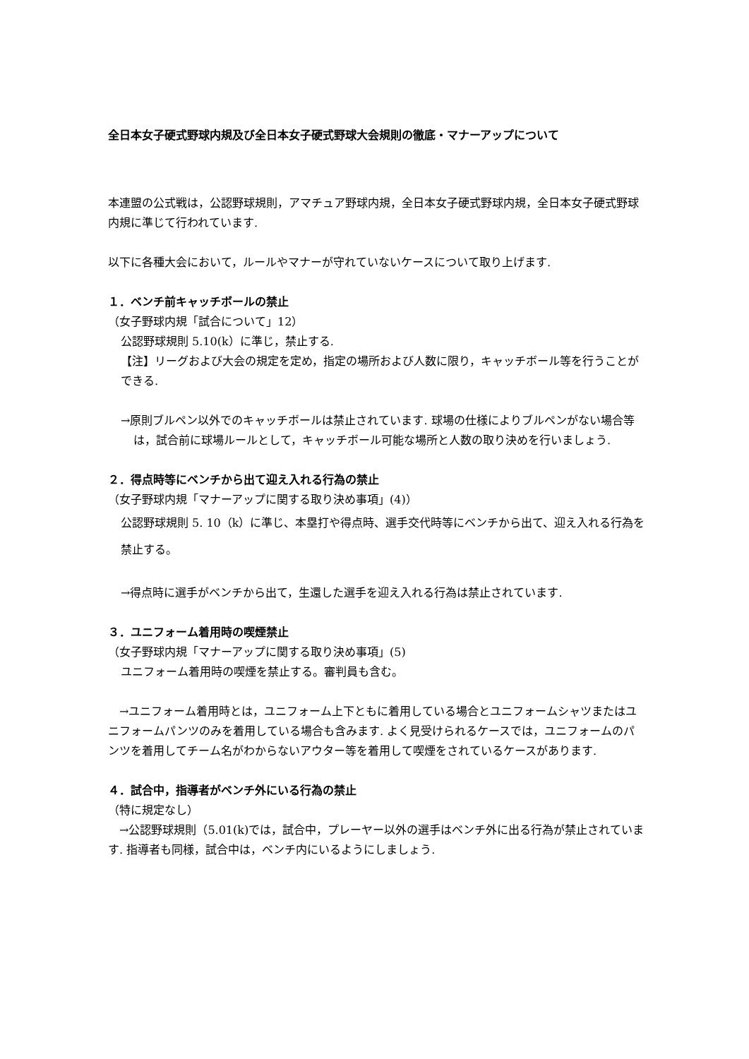全日本女子硬式野球内規及び全日本女子硬式野球大会規則の徹底・マナーアップについて
本連盟の公式戦は，公認野球規則，アマチュア野球内規，全日本女子硬式野球内規，全日本女子硬式野球内規に準じて行われています.
以下に各種大会において，ルールやマナーが守れていないケースについて取り上げます.
１．ベンチ前キャッチボールの禁止
（女子野球内規「試合について」12）
公認野球規則 5.10(k）に準じ，禁止する.
【注】リーグおよび大会の規定を定め，指定の場所および人数に限り，キャッチボール等を行うことができる.
→原則ブルペン以外でのキャッチボールは禁止されています. 球場の仕様によりブルペンがない場合等は，試合前に球場ルールとして，キャッチボール可能な場所と人数の取り決めを行いましょう.
２．得点時等にベンチから出て迎え入れる行為の禁止
（女子野球内規「マナーアップに関する取り決め事項」(4)）
公認野球規則 5. 10（k）に準じ、本塁打や得点時、選手交代時等にベンチから出て、迎え入れる行為を禁止する。
→得点時に選手がベンチから出て，生還した選手を迎え入れる行為は禁止されています.
３．ユニフォーム着用時の喫煙禁止
（女子野球内規「マナーアップに関する取り決め事項」(5)
ユニフォーム着用時の喫煙を禁止する。審判員も含む。
　→ユニフォーム着用時とは，ユニフォーム上下ともに着用している場合とユニフォームシャツまたはユニフォームパンツのみを着用している場合も含みます. よく見受けられるケースでは，ユニフォームのパンツを着用してチーム名がわからないアウター等を着用して喫煙をされているケースがあります.
４．試合中，指導者がベンチ外にいる行為の禁止
（特に規定なし）
　→公認野球規則（5.01(k)では，試合中，プレーヤー以外の選手はベンチ外に出る行為が禁止されています. 指導者も同様，試合中は，ベンチ内にいるようにしましょう.